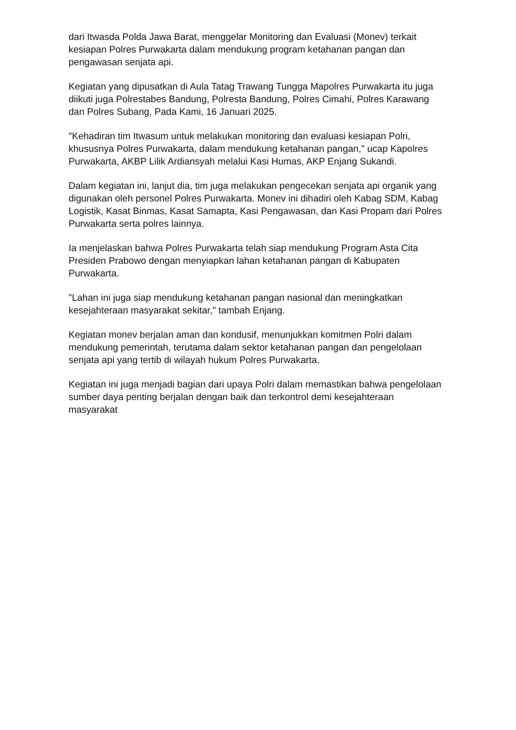dari Itwasda Polda Jawa Barat, menggelar Monitoring dan Evaluasi (Monev) terkait kesiapan Polres Purwakarta dalam mendukung program ketahanan pangan dan pengawasan senjata api.
Kegiatan yang dipusatkan di Aula Tatag Trawang Tungga Mapolres Purwakarta itu juga diikuti juga Polrestabes Bandung, Polresta Bandung, Polres Cimahi, Polres Karawang dan Polres Subang, Pada Kami, 16 Januari 2025.
"Kehadiran tim Itwasum untuk melakukan monitoring dan evaluasi kesiapan Polri, khususnya Polres Purwakarta, dalam mendukung ketahanan pangan," ucap Kapolres Purwakarta, AKBP Lilik Ardiansyah melalui Kasi Humas, AKP Enjang Sukandi.
Dalam kegiatan ini, lanjut dia, tim juga melakukan pengecekan senjata api organik yang digunakan oleh personel Polres Purwakarta. Monev ini dihadiri oleh Kabag SDM, Kabag Logistik, Kasat Binmas, Kasat Samapta, Kasi Pengawasan, dan Kasi Propam dari Polres Purwakarta serta polres lainnya.
Ia menjelaskan bahwa Polres Purwakarta telah siap mendukung Program Asta Cita Presiden Prabowo dengan menyiapkan lahan ketahanan pangan di Kabupaten Purwakarta.
"Lahan ini juga siap mendukung ketahanan pangan nasional dan meningkatkan kesejahteraan masyarakat sekitar," tambah Enjang.
Kegiatan monev berjalan aman dan kondusif, menunjukkan komitmen Polri dalam mendukung pemerintah, terutama dalam sektor ketahanan pangan dan pengelolaan senjata api yang tertib di wilayah hukum Polres Purwakarta.
Kegiatan ini juga menjadi bagian dari upaya Polri dalam memastikan bahwa pengelolaan sumber daya penting berjalan dengan baik dan terkontrol demi kesejahteraan masyarakat